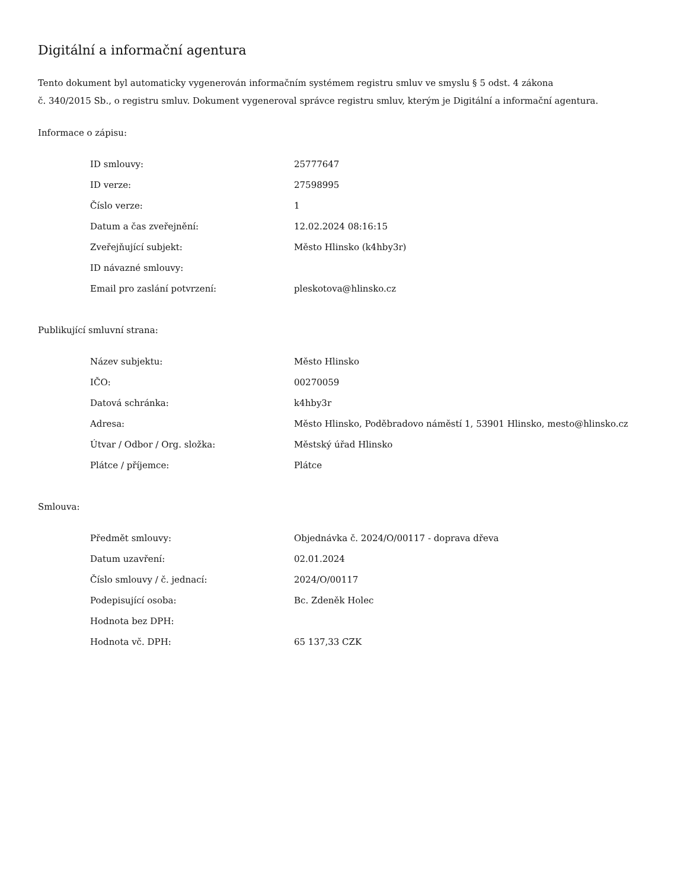Digitální a informační agentura
Tento dokument byl automaticky vygenerován informačním systémem registru smluv ve smyslu § 5 odst. 4 zákona
č. 340/2015 Sb., o registru smluv. Dokument vygeneroval správce registru smluv, kterým je Digitální a informační agentura.
Informace o zápisu:
| ID smlouvy: | 25777647 |
| ID verze: | 27598995 |
| Číslo verze: | 1 |
| Datum a čas zveřejnění: | 12.02.2024 08:16:15 |
| Zveřejňující subjekt: | Město Hlinsko (k4hby3r) |
| ID návazné smlouvy: | |
| Email pro zaslání potvrzení: | pleskotova@hlinsko.cz |
Publikující smluvní strana:
| Název subjektu: | Město Hlinsko |
| IČO: | 00270059 |
| Datová schránka: | k4hby3r |
| Adresa: | Město Hlinsko, Poděbradovo náměstí 1, 53901 Hlinsko, mesto@hlinsko.cz |
| Útvar / Odbor / Org. složka: | Městský úřad Hlinsko |
| Plátce / příjemce: | Plátce |
Smlouva:
| Předmět smlouvy: | Objednávka č. 2024/O/00117 - doprava dřeva |
| Datum uzavření: | 02.01.2024 |
| Číslo smlouvy / č. jednací: | 2024/O/00117 |
| Podepisující osoba: | Bc. Zdeněk Holec |
| Hodnota bez DPH: | |
| Hodnota vč. DPH: | 65 137,33 CZK |